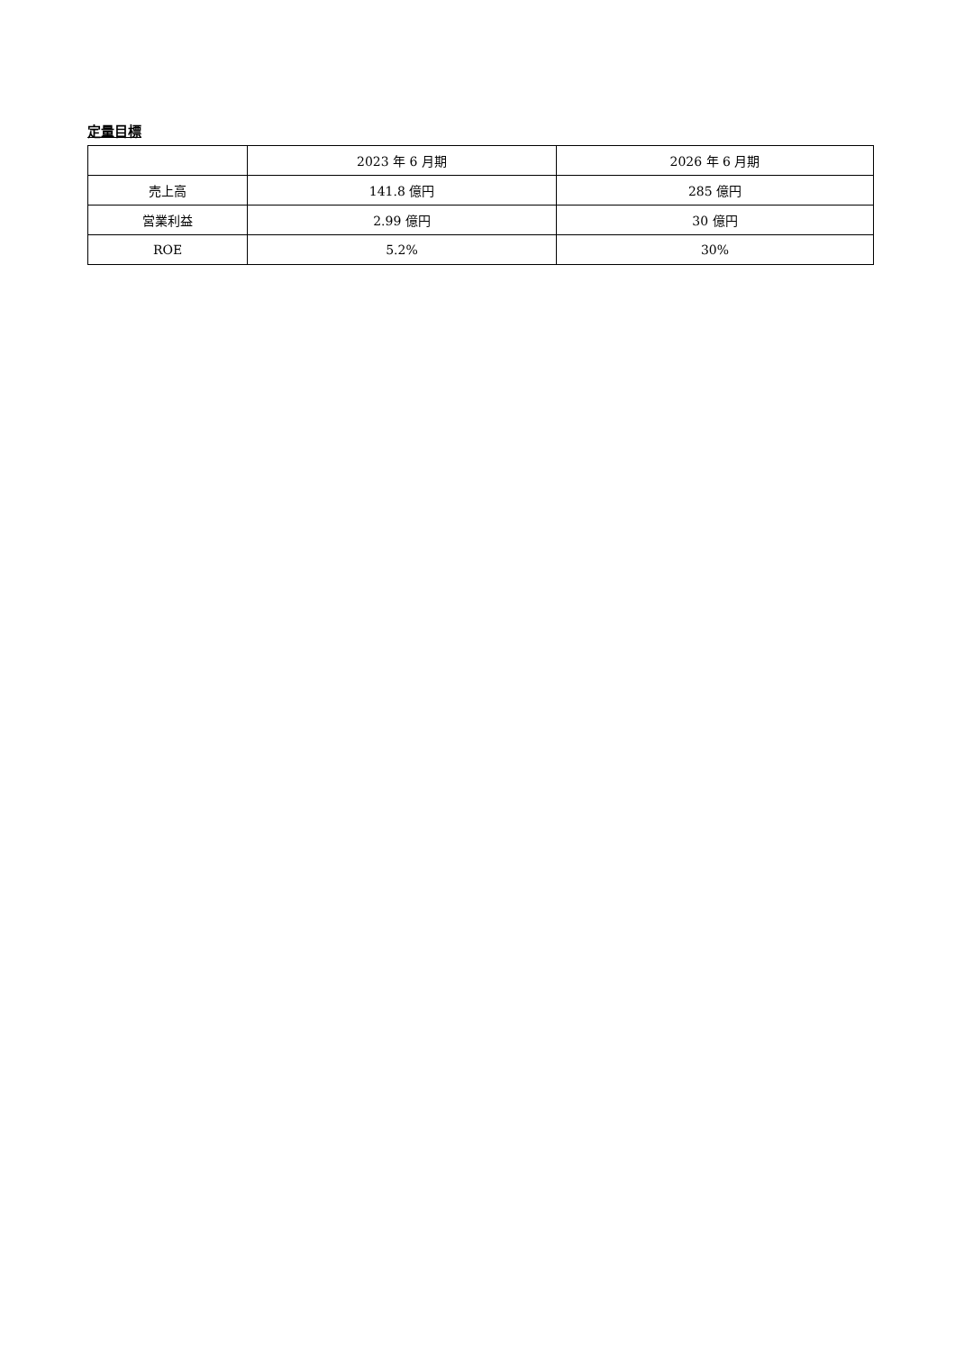定量目標
| | 2023 年 6 月期 | 2026 年 6 月期 |
| 売上高 | 141.8 億円 | 285 億円 |
| 営業利益 | 2.99 億円 | 30 億円 |
| ROE | 5.2% | 30% |